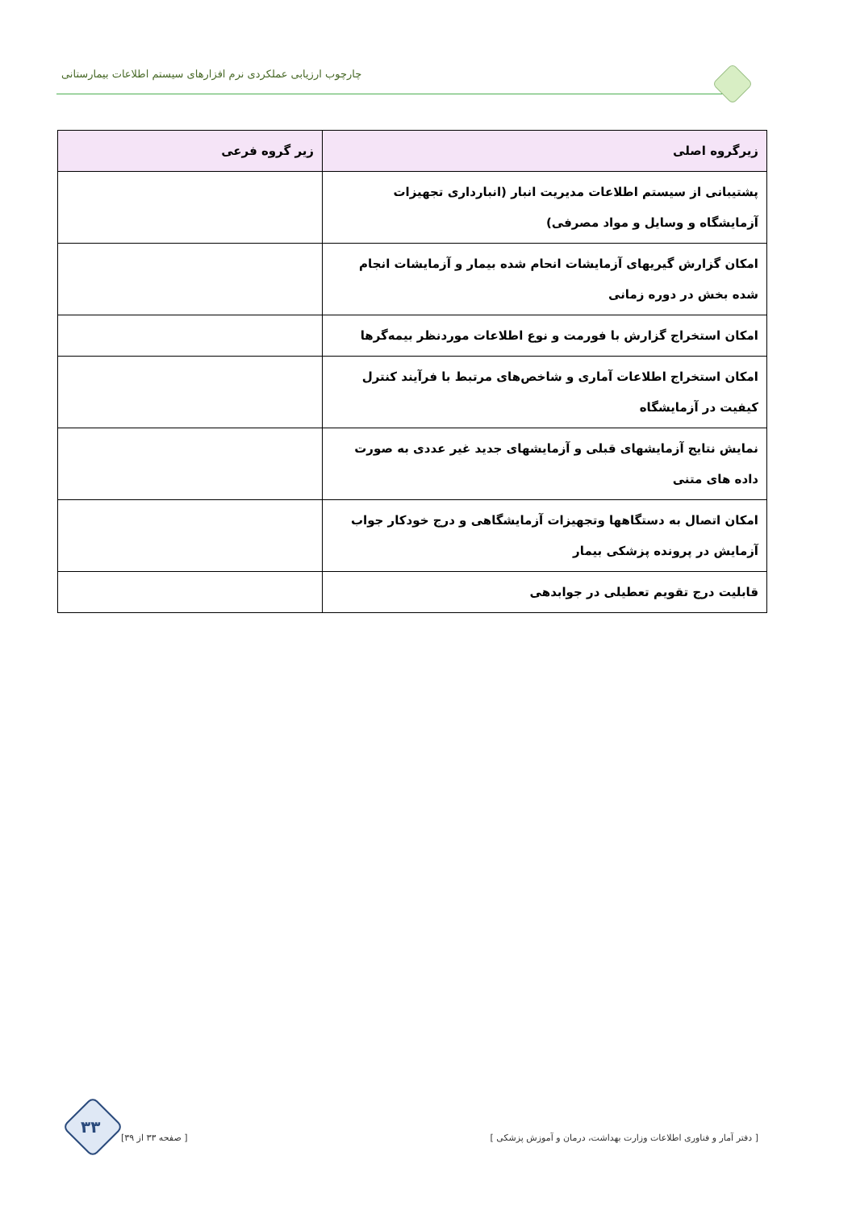چارچوب ارزیابی عملکردی نرم افزارهای سیستم اطلاعات بیمارستانی
| زیرگروه اصلی | زیر گروه فرعی |
| --- | --- |
| پشتیبانی از سیستم اطلاعات مدیریت انبار (انبارداری تجهیزات آزمایشگاه و وسایل و مواد مصرفی) | |
| امکان گزارش گیریهای آزمایشات انحام شده بیمار و آزمایشات انجام شده بخش در دوره زمانی | |
| امکان استخراج گزارش با فورمت و نوع اطلاعات موردنظر بیمه‌گرها | |
| امکان استخراج اطلاعات آماری و شاخص‌های مرتبط با فرآیند کنترل کیفیت در آزمایشگاه | |
| نمایش نتایج آزمایشهای قبلی و آزمایشهای جدید غیر عددی به صورت داده های متنی | |
| امکان اتصال به دستگاهها وتجهیزات آزمایشگاهی و درج خودکار جواب آزمایش در پرونده پزشکی بیمار | |
| قابلیت درج تقویم تعطیلی در جوابدهی | |
۳۳
[ دفتر آمار و فناوری اطلاعات وزارت بهداشت، درمان و آموزش پزشکی ] [ صفحه ۳۳ از ۳۹]